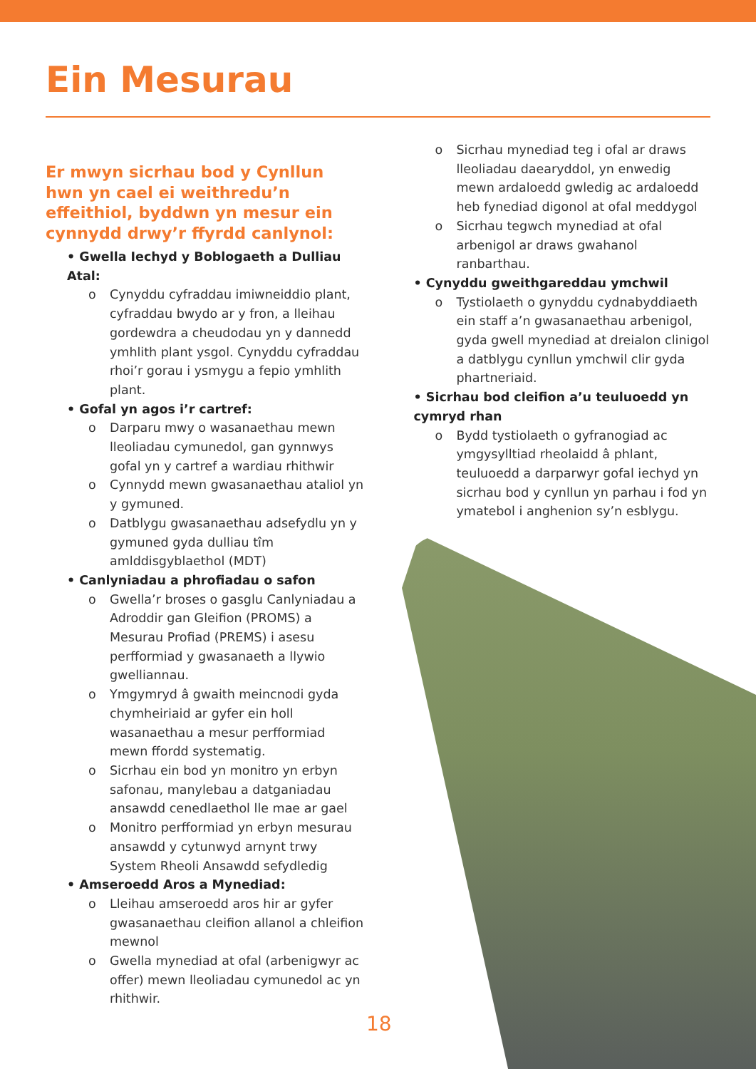Ein Mesurau
Er mwyn sicrhau bod y Cynllun hwn yn cael ei weithredu’n effeithiol, byddwn yn mesur ein cynnydd drwy’r ffyrdd canlynol:
• Gwella Iechyd y Boblogaeth a Dulliau Atal:
o Cynyddu cyfraddau imiwneiddio plant, cyfraddau bwydo ar y fron, a lleihau gordewdra a cheudodau yn y dannedd ymhlith plant ysgol. Cynyddu cyfraddau rhoi’r gorau i ysmygu a fepio ymhlith plant.
• Gofal yn agos i’r cartref:
o Darparu mwy o wasanaethau mewn lleoliadau cymunedol, gan gynnwys gofal yn y cartref a wardiau rhithwir
o Cynnydd mewn gwasanaethau ataliol yn y gymuned.
o Datblygu gwasanaethau adsefydlu yn y gymuned gyda dulliau tîm amlddisgyblaethol (MDT)
• Canlyniadau a phrofiadau o safon
o Gwella’r broses o gasglu Canlyniadau a Adroddir gan Gleifion (PROMS) a Mesurau Profiad (PREMS) i asesu perfformiad y gwasanaeth a llywio gwelliannau.
o Ymgymryd â gwaith meincnodi gyda chymheiriaid ar gyfer ein holl wasanaethau a mesur perfformiad mewn ffordd systematig.
o Sicrhau ein bod yn monitro yn erbyn safonau, manylebau a datganiadau ansawdd cenedlaethol lle mae ar gael
o Monitro perfformiad yn erbyn mesurau ansawdd y cytunwyd arnynt trwy System Rheoli Ansawdd sefydledig
• Amseroedd Aros a Mynediad:
o Lleihau amseroedd aros hir ar gyfer gwasanaethau cleifion allanol a chleifion mewnol
o Gwella mynediad at ofal (arbenigwyr ac offer) mewn lleoliadau cymunedol ac yn rhithwir.
o Sicrhau mynediad teg i ofal ar draws lleoliadau daearyddol, yn enwedig mewn ardaloedd gwledig ac ardaloedd heb fynediad digonol at ofal meddygol
o Sicrhau tegwch mynediad at ofal arbenigol ar draws gwahanol ranbarthau.
• Cynyddu gweithgareddau ymchwil
o Tystiolaeth o gynyddu cydnabyddiaeth ein staff a’n gwasanaethau arbenigol, gyda gwell mynediad at dreialon clinigol a datblygu cynllun ymchwil clir gyda phartneriaid.
• Sicrhau bod cleifion a’u teuluoedd yn cymryd rhan
o Bydd tystiolaeth o gyfranogiad ac ymgysylltiad rheolaidd â phlant, teuluoedd a darparwyr gofal iechyd yn sicrhau bod y cynllun yn parhau i fod yn ymatebol i anghenion sy’n esblygu.
18